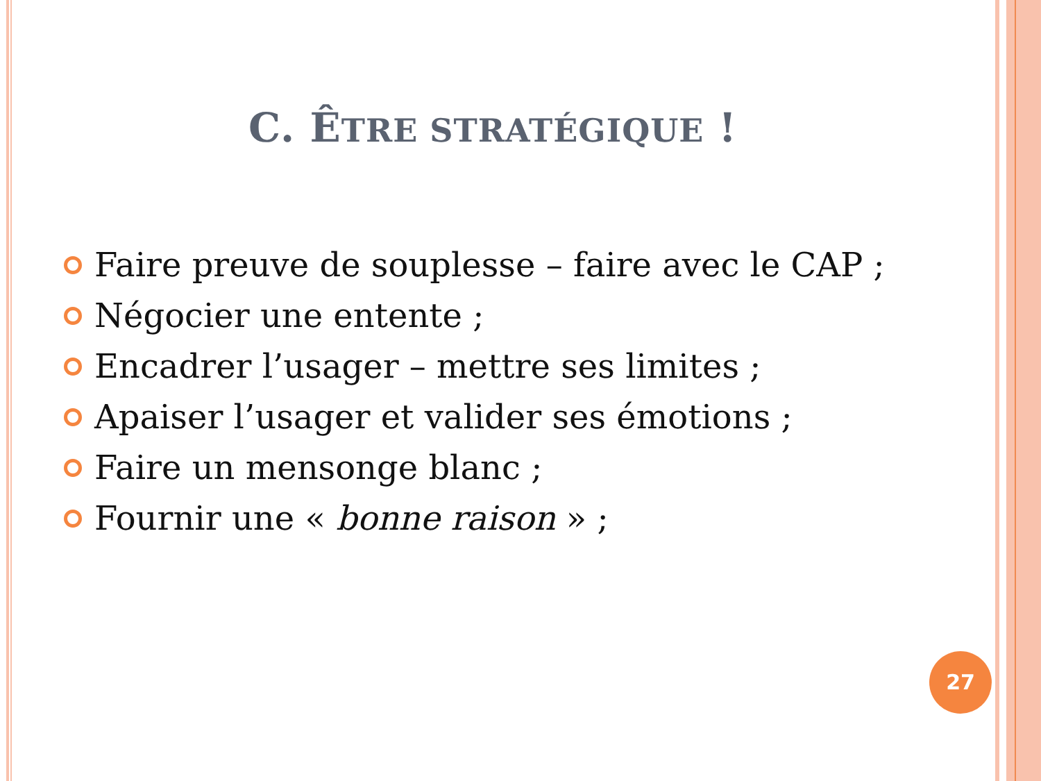C. ÊTRE STRATÉGIQUE !
Faire preuve de souplesse – faire avec le CAP ;
Négocier une entente ;
Encadrer l’usager – mettre ses limites ;
Apaiser l’usager et valider ses émotions ;
Faire un mensonge blanc ;
Fournir une « bonne raison » ;
27